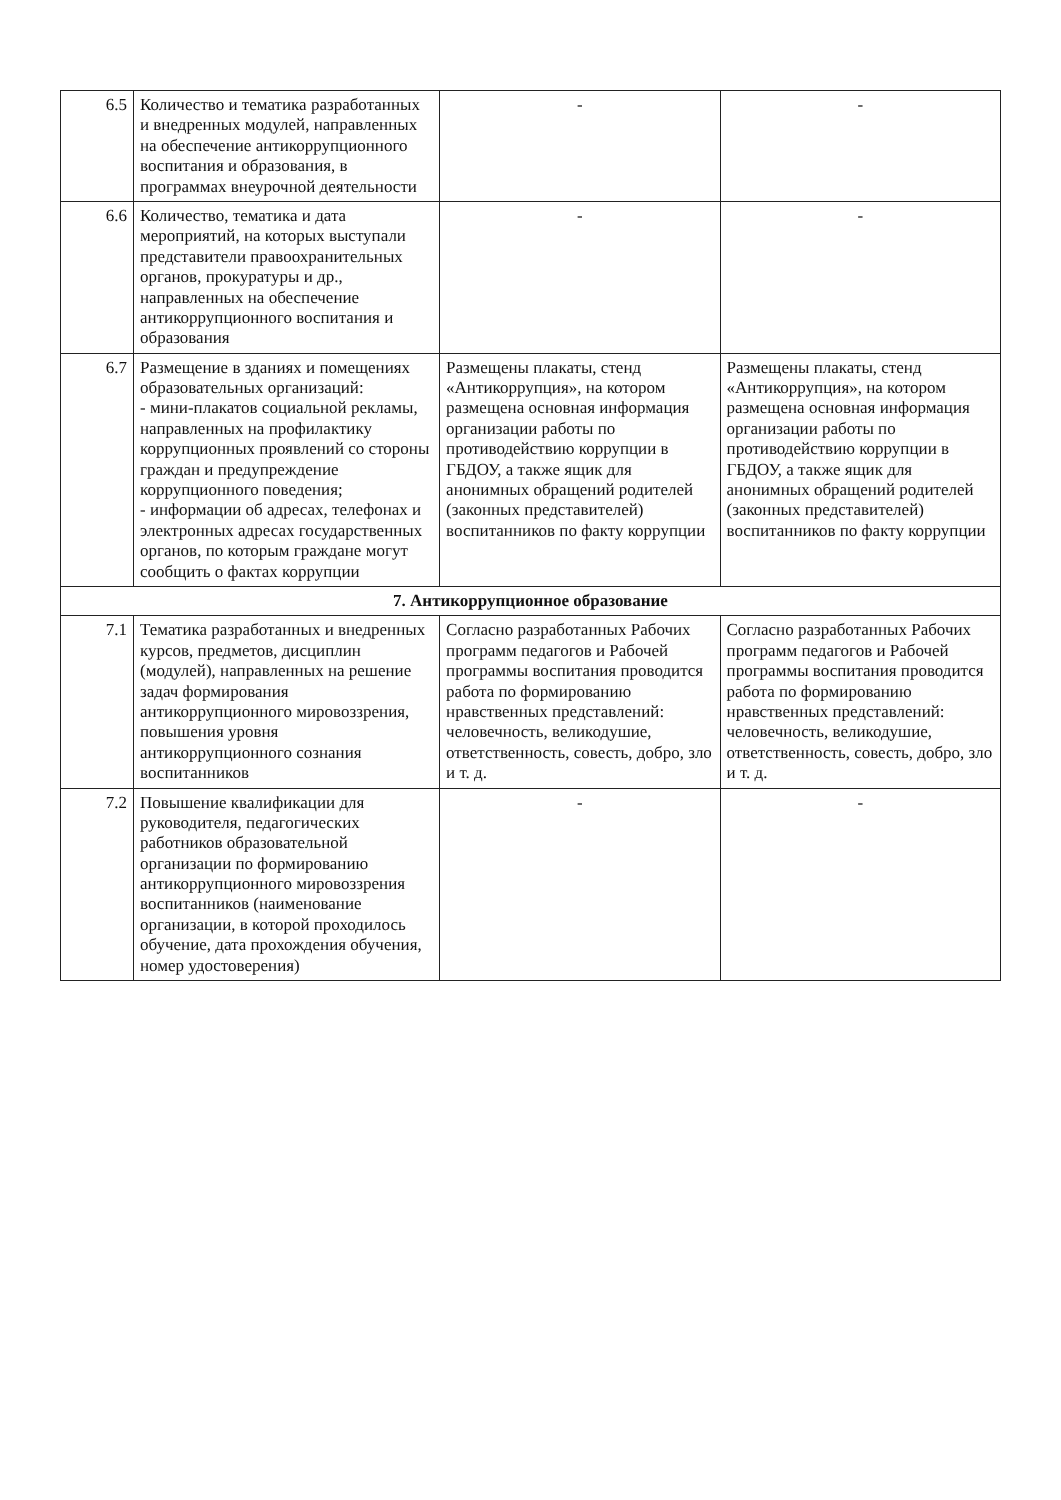| 6.5 | Количество и тематика разработанных и внедренных модулей, направленных на обеспечение антикоррупционного воспитания и образования, в программах внеурочной деятельности | - | - |
| 6.6 | Количество, тематика и дата мероприятий, на которых выступали представители правоохранительных органов, прокуратуры и др., направленных на обеспечение антикоррупционного воспитания и образования | - | - |
| 6.7 | Размещение в зданиях и помещениях образовательных организаций: - мини-плакатов социальной рекламы, направленных на профилактику коррупционных проявлений со стороны граждан и предупреждение коррупционного поведения; - информации об адресах, телефонах и электронных адресах государственных органов, по которым граждане могут сообщить о фактах коррупции | Размещены плакаты, стенд «Антикоррупция», на котором размещена основная информация организации работы по противодействию коррупции в ГБДОУ, а также ящик для анонимных обращений родителей (законных представителей) воспитанников по факту коррупции | Размещены плакаты, стенд «Антикоррупция», на котором размещена основная информация организации работы по противодействию коррупции в ГБДОУ, а также ящик для анонимных обращений родителей (законных представителей) воспитанников по факту коррупции |
| 7. Антикоррупционное образование | | | |
| 7.1 | Тематика разработанных и внедренных курсов, предметов, дисциплин (модулей), направленных на решение задач формирования антикоррупционного мировоззрения, повышения уровня антикоррупционного сознания воспитанников | Согласно разработанных Рабочих программ педагогов и Рабочей программы воспитания проводится работа по формированию нравственных представлений: человечность, великодушие, ответственность, совесть, добро, зло и т. д. | Согласно разработанных Рабочих программ педагогов и Рабочей программы воспитания проводится работа по формированию нравственных представлений: человечность, великодушие, ответственность, совесть, добро, зло и т. д. |
| 7.2 | Повышение квалификации для руководителя, педагогических работников образовательной организации по формированию антикоррупционного мировоззрения воспитанников (наименование организации, в которой проходилось обучение, дата прохождения обучения, номер удостоверения) | - | - |